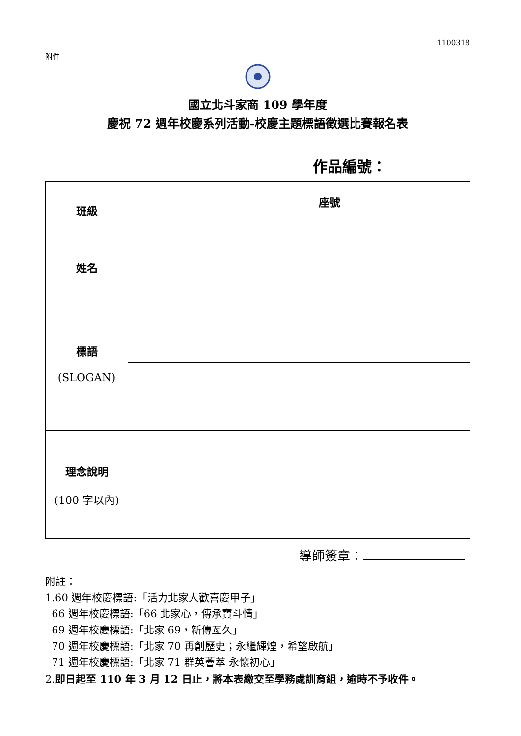1100318
附件
國立北斗家商 109 學年度
慶祝 72 週年校慶系列活動-校慶主題標語徵選比賽報名表
作品編號：
| 班級 | | 座號 | |
| 姓名 | | | |
| 標語 (SLOGAN) | | | |
| 理念說明 (100 字以內) | | | |
導師簽章：
附註：
1.60 週年校慶標語:「活力北家人歡喜慶甲子」
66 週年校慶標語:「66 北家心，傳承寶斗情」
69 週年校慶標語:「北家 69，新傳亙久」
70 週年校慶標語:「北家 70 再創歷史；永繼輝煌，希望啟航」
71 週年校慶標語:「北家 71 群英薈萃 永懷初心」
2.即日起至 110 年 3 月 12 日止，將本表繳交至學務處訓育組，逾時不予收件。